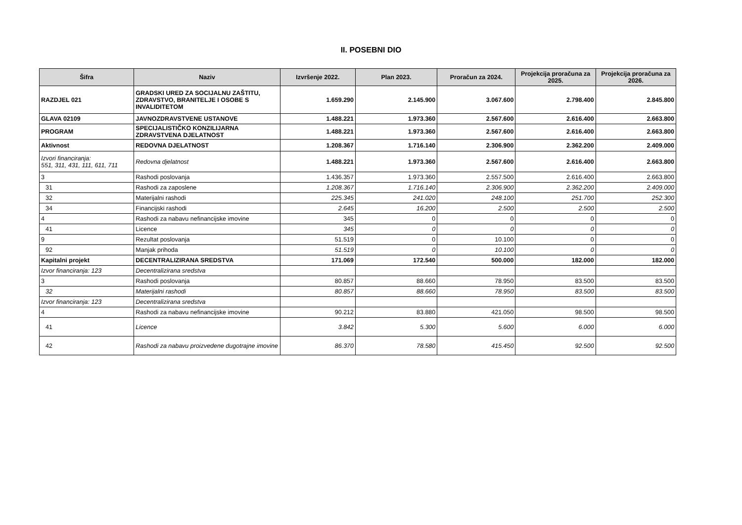II. POSEBNI DIO
| Šifra | Naziv | Izvršenje 2022. | Plan 2023. | Proračun za 2024. | Projekcija proračuna za 2025. | Projekcija proračuna za 2026. |
| --- | --- | --- | --- | --- | --- | --- |
| RAZDJEL 021 | GRADSKI URED ZA SOCIJALNU ZAŠTITU, ZDRAVSTVO, BRANITELJE I OSOBE S INVALIDITETOM | 1.659.290 | 2.145.900 | 3.067.600 | 2.798.400 | 2.845.800 |
| GLAVA 02109 | JAVNOZDRAVSTVENE USTANOVE | 1.488.221 | 1.973.360 | 2.567.600 | 2.616.400 | 2.663.800 |
| PROGRAM | SPECIJALISTIČKO KONZILIJARNA ZDRAVSTVENA DJELATNOST | 1.488.221 | 1.973.360 | 2.567.600 | 2.616.400 | 2.663.800 |
| Aktivnost | REDOVNA DJELATNOST | 1.208.367 | 1.716.140 | 2.306.900 | 2.362.200 | 2.409.000 |
| Izvori financiranja: 551, 311, 431, 111, 611, 711 | Redovna djelatnost | 1.488.221 | 1.973.360 | 2.567.600 | 2.616.400 | 2.663.800 |
| 3 | Rashodi poslovanja | 1.436.357 | 1.973.360 | 2.557.500 | 2.616.400 | 2.663.800 |
| 31 | Rashodi za zaposlene | 1.208.367 | 1.716.140 | 2.306.900 | 2.362.200 | 2.409.000 |
| 32 | Materijalni rashodi | 225.345 | 241.020 | 248.100 | 251.700 | 252.300 |
| 34 | Financijski rashodi | 2.645 | 16.200 | 2.500 | 2.500 | 2.500 |
| 4 | Rashodi za nabavu nefinancijske imovine | 345 | 0 | 0 | 0 | 0 |
| 41 | Licence | 345 | 0 | 0 | 0 | 0 |
| 9 | Rezultat poslovanja | 51.519 | 0 | 10.100 | 0 | 0 |
| 92 | Manjak prihoda | 51.519 | 0 | 10.100 | 0 | 0 |
| Kapitalni projekt | DECENTRALIZIRANA SREDSTVA | 171.069 | 172.540 | 500.000 | 182.000 | 182.000 |
| Izvor financiranja: 123 | Decentralizirana sredstva | | | | | |
| 3 | Rashodi poslovanja | 80.857 | 88.660 | 78.950 | 83.500 | 83.500 |
| 32 | Materijalni rashodi | 80.857 | 88.660 | 78.950 | 83.500 | 83.500 |
| Izvor financiranja: 123 | Decentralizirana sredstva | | | | | |
| 4 | Rashodi za nabavu nefinancijske imovine | 90.212 | 83.880 | 421.050 | 98.500 | 98.500 |
| 41 | Licence | 3.842 | 5.300 | 5.600 | 6.000 | 6.000 |
| 42 | Rashodi za nabavu proizvedene dugotrajne imovine | 86.370 | 78.580 | 415.450 | 92.500 | 92.500 |